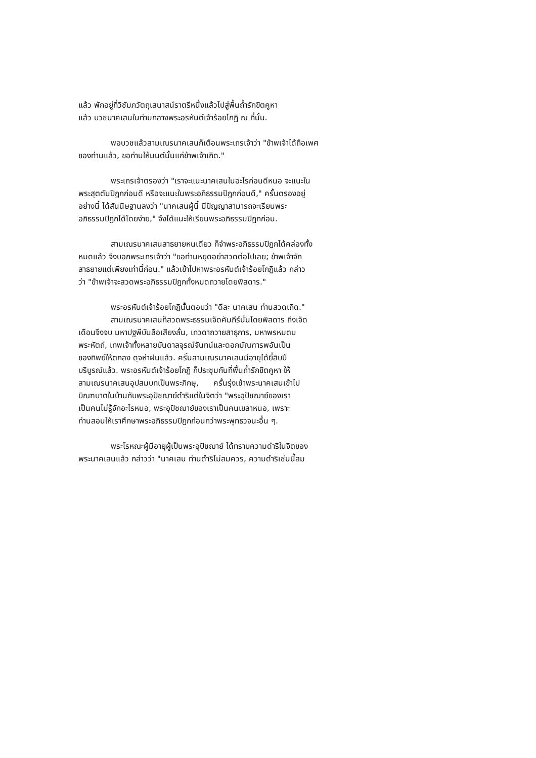แล้ว พักอยู่ที่วิชัมภวัตถุเสนาสน์ราตรีหนึ่งแล้วไปสู่พื้นถ้ำรักขิตคูหา
แล้ว บวชนาคเสนในท่ามกลางพระอรหันต์เจ้าร้อยโกฏิ ณ ที่นั้น.
พอบวชแล้วสามเณรนาคเสนก็เตือนพระเถรเจ้าว่า "ข้าพเจ้าได้ถือเพศ
ของท่านแล้ว, ขอท่านให้มนต์นั้นแก่ข้าพเจ้าเถิด."
พระเถรเจ้าตรองว่า "เราจะแนะนาคเสนในอะไรก่อนดีหนอ จะแนะใน
พระสุตตันปิฎกก่อนดี หรือจะแนะในพระอภิธรรมปิฎกก่อนดี," ครั้นตรองอยู่
อย่างนี้ ได้สันนิษฐานลงว่า "นาคเสนผู้นี้ มีปัญญาสามารถจะเรียนพระ
อภิธรรมปิฎกได้โดยง่าย," จึงได้แนะให้เรียนพระอภิธรรมปิฎกก่อน.
สามเณรนาคเสนสาธยายหนเดียว ก็จำพระอภิธรรมปิฎกได้คล่องทั้ง
หมดแล้ว จึงบอกพระเถรเจ้าว่า "ขอท่านหยุดอย่าสวดต่อไปเลย; ข้าพเจ้าจัก
สาธยายแต่เพียงเท่านี้ก่อน." แล้วเข้าไปหาพระอรหันต์เจ้าร้อยโกฏิแล้ว กล่าว
ว่า "ข้าพเจ้าจะสวดพระอภิธรรมปิฎกทั้งหมดถวายโดยพิสดาร."
พระอรหันต์เจ้าร้อยโกฏินั้นตอบว่า "ดีละ นาคเสน ท่านสวดเถิด."
สามเณรนาคเสนก็สวดพระธรรมเจ็ดคัมภีร์นั้นโดยพิสดาร ถึงเจ็ด
เดือนจึงจบ มหาปฐพีบันลือเสียงลั่น, เทวดาถวายสาธุการ, มหาพรหมตบ
พระหัตถ์, เทพเจ้าทั้งหลายบันดาลจุรณ์จันทน์และดอกมัณฑารพอันเป็น
ของทิพย์ให้ตกลง ดุจห่าฝนแล้ว. ครั้นสามเณรนาคเสนมีอายุได้ยี่สิบปี
บริบูรณ์แล้ว. พระอรหันต์เจ้าร้อยโกฏิ ก็ประชุมกันที่พื้นถ้ำรักขิตคูหา ให้
สามเณรนาคเสนอุปสมบทเป็นพระภิกษุ, ครั้นรุ่งเช้าพระนาคเสนเข้าไป
บิณฑบาตในบ้านกับพระอุปัชฌาย์ดำริแต่ในจิตว่า "พระอุปัชฌาย์ของเรา
เป็นคนไม่รู้จักอะไรหนอ, พระอุปัชฌาย์ของเราเป็นคนเขลาหนอ, เพราะ
ท่านสอนให้เราศึกษาพระอภิธรรมปิฎกก่อนกว่าพระพุทธวจนะอื่น ๆ.
พระโรหณะผู้มีอายุผู้เป็นพระอุปัชฌาย์ ได้ทราบความดำริในจิตของ
พระนาคเสนแล้ว กล่าวว่า "นาคเสน ท่านดำริไม่สมควร, ความดำริเช่นนี้สม